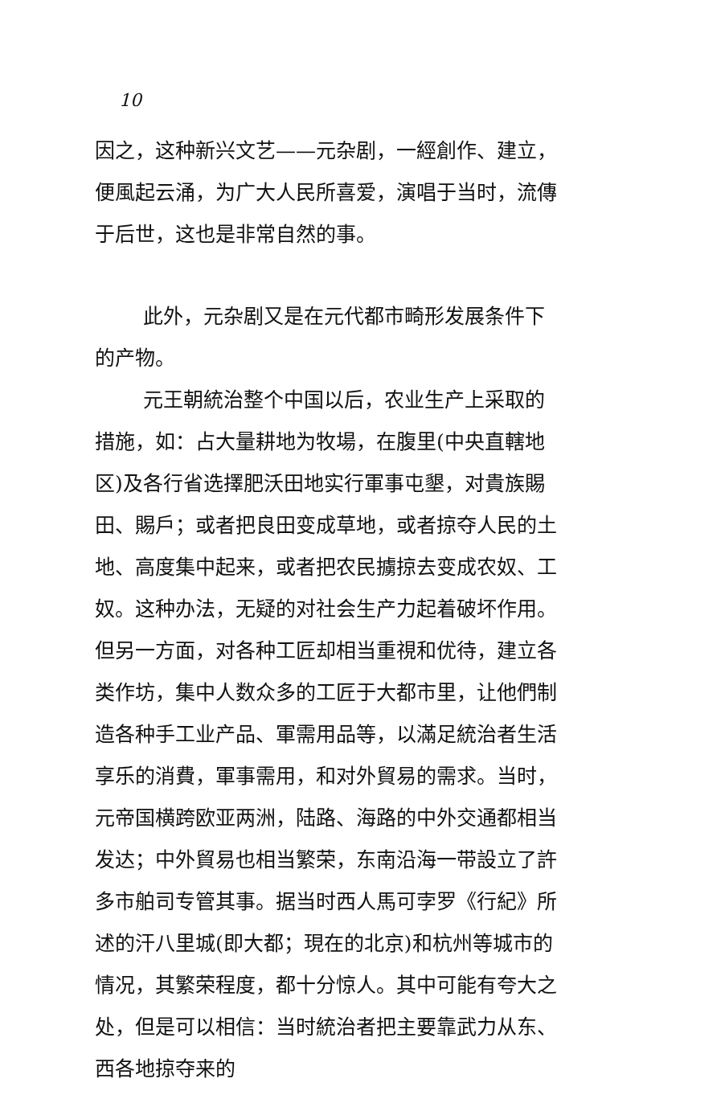10
因之，这种新兴文艺——元杂剧，一經創作、建立，便風起云涌，为广大人民所喜爱，演唱于当时，流傳于后世，这也是非常自然的事。
此外，元杂剧又是在元代都市畸形发展条件下的产物。
元王朝統治整个中国以后，农业生产上采取的措施，如：占大量耕地为牧場，在腹里(中央直轄地区)及各行省选擇肥沃田地实行軍事屯墾，对貴族賜田、賜戶；或者把良田变成草地，或者掠夺人民的土地、高度集中起来，或者把农民擄掠去变成农奴、工奴。这种办法，无疑的对社会生产力起着破坏作用。但另一方面，对各种工匠却相当重視和优待，建立各类作坊，集中人数众多的工匠于大都市里，让他們制造各种手工业产品、軍需用品等，以滿足統治者生活享乐的消費，軍事需用，和对外貿易的需求。当时，元帝国横跨欧亚两洲，陆路、海路的中外交通都相当发达；中外貿易也相当繁荣，东南沿海一带設立了許多市舶司专管其事。据当时西人馬可孛罗《行紀》所述的汗八里城(即大都；現在的北京)和杭州等城市的情况，其繁荣程度，都十分惊人。其中可能有夸大之处，但是可以相信：当时統治者把主要靠武力从东、西各地掠夺来的